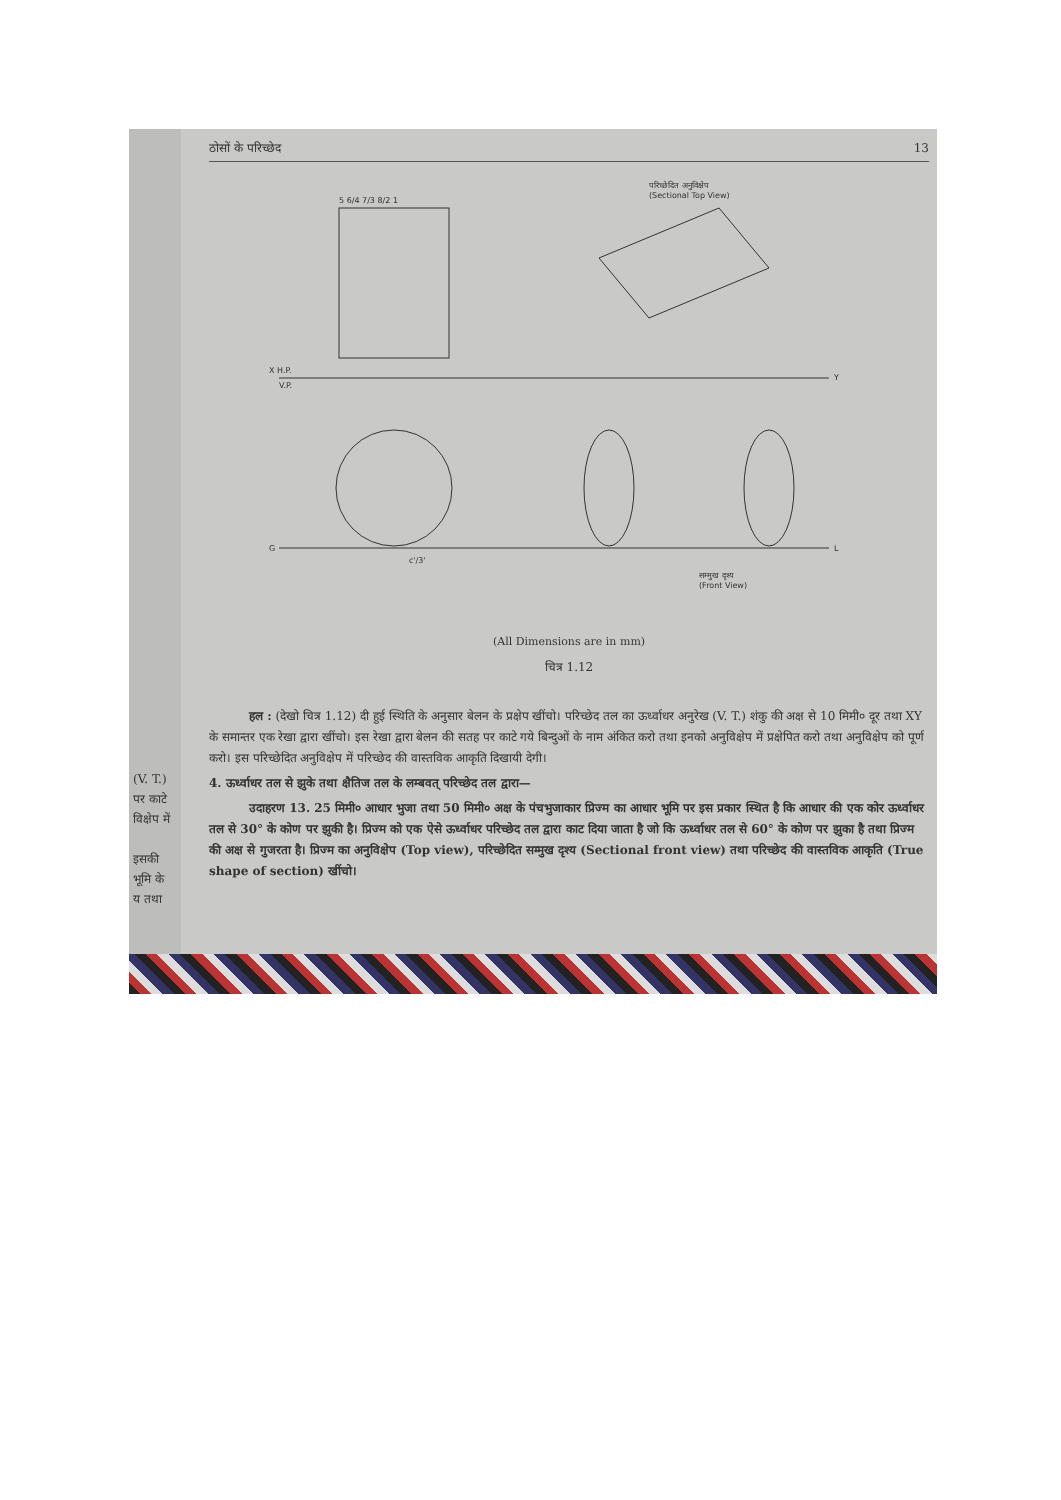(V. T.)
पर काटे
विक्षेप में
इसकी
भूमि के
य तथा
ठोसों के परिच्छेद 13
5 6/4 7/3 8/2 1
X H.P.
V.P.
Y
G
L
c'/3'
परिच्छेदित अनुविक्षेप
(Sectional Top View)
सम्मुख दृश्य
(Front View)
(All Dimensions are in mm)
चित्र 1.12
हल : (देखो चित्र 1.12) दी हुई स्थिति के अनुसार बेलन के प्रक्षेप खींचो। परिच्छेद तल का ऊर्ध्वाधर अनुरेख (V. T.) शंकु की अक्ष से 10 मिमी० दूर तथा XY के समान्तर एक रेखा द्वारा खींचो। इस रेखा द्वारा बेलन की सतह पर काटे गये बिन्दुओं के नाम अंकित करो तथा इनको अनुविक्षेप में प्रक्षेपित करो तथा अनुविक्षेप को पूर्ण करो। इस परिच्छेदित अनुविक्षेप में परिच्छेद की वास्तविक आकृति दिखायी देगी।
4. ऊर्ध्वाधर तल से झुके तथा क्षैतिज तल के लम्बवत् परिच्छेद तल द्वारा—
उदाहरण 13. 25 मिमी० आधार भुजा तथा 50 मिमी० अक्ष के पंचभुजाकार प्रिज्म का आधार भूमि पर इस प्रकार स्थित है कि आधार की एक कोर ऊर्ध्वाधर तल से 30° के कोण पर झुकी है। प्रिज्म को एक ऐसे ऊर्ध्वाधर परिच्छेद तल द्वारा काट दिया जाता है जो कि ऊर्ध्वाधर तल से 60° के कोण पर झुका है तथा प्रिज्म की अक्ष से गुजरता है। प्रिज्म का अनुविक्षेप (Top view), परिच्छेदित सम्मुख दृश्य (Sectional front view) तथा परिच्छेद की वास्तविक आकृति (True shape of section) खींचो।